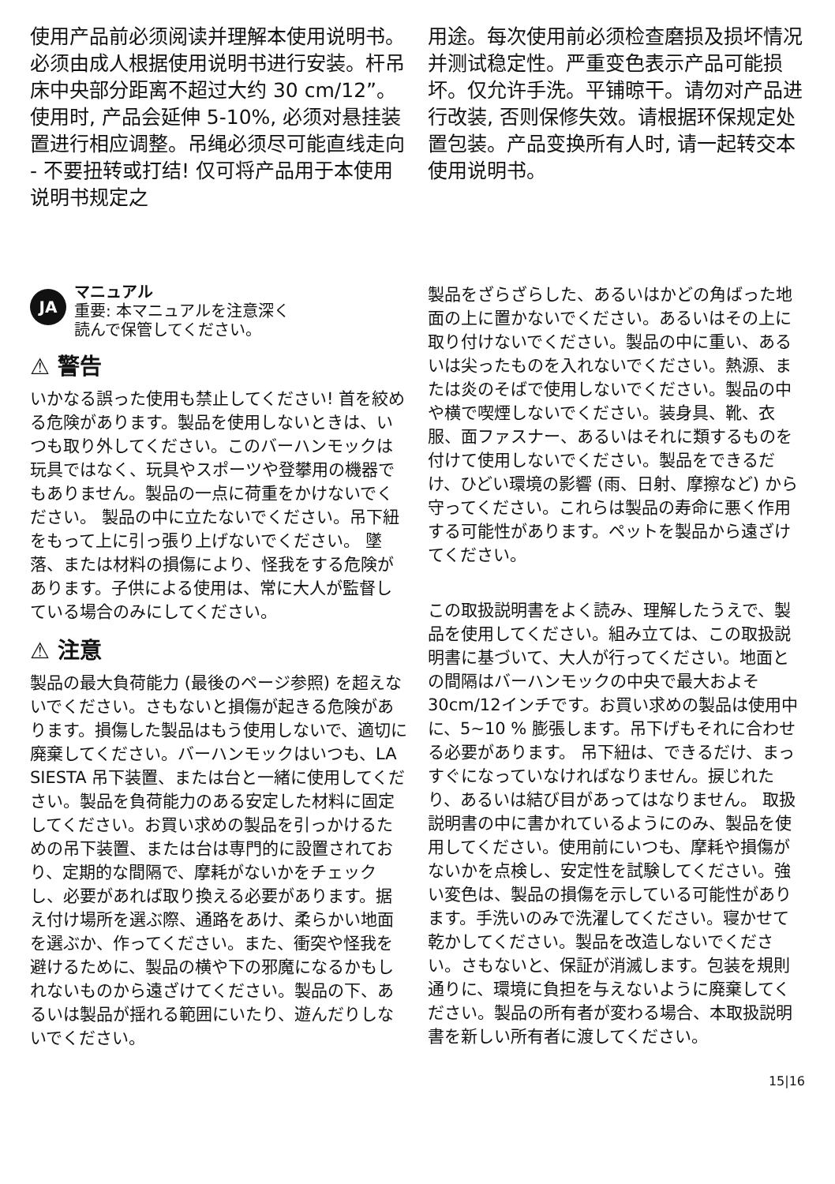使用产品前必须阅读并理解本使用说明书。必须由成人根据使用说明书进行安装。杆吊床中央部分距离不超过大约 30 cm/12”。使用时, 产品会延伸 5-10%, 必须对悬挂装置进行相应调整。吊绳必须尽可能直线走向 - 不要扭转或打结! 仅可将产品用于本使用说明书规定之
用途。每次使用前必须检查磨损及损坏情况并测试稳定性。严重变色表示产品可能损坏。仅允许手洗。平铺晾干。请勿对产品进行改装, 否则保修失效。请根据环保规定处置包装。产品变换所有人时, 请一起转交本使用说明书。
JA
マニュアル
重要: 本マニュアルを注意深く
読んで保管してください。
⚠ 警告
いかなる誤った使用も禁止してください! 首を絞める危険があります。製品を使用しないときは、いつも取り外してください。このバーハンモックは玩具ではなく、玩具やスポーツや登攀用の機器でもありません。製品の一点に荷重をかけないでください。 製品の中に立たないでください。吊下紐をもって上に引っ張り上げないでください。 墜落、または材料の損傷により、怪我をする危険があります。子供による使用は、常に大人が監督している場合のみにしてください。
⚠ 注意
製品の最大負荷能力 (最後のページ参照) を超えないでください。さもないと損傷が起きる危険があります。損傷した製品はもう使用しないで、適切に廃棄してください。バーハンモックはいつも、LA SIESTA 吊下装置、または台と一緒に使用してください。製品を負荷能力のある安定した材料に固定してください。お買い求めの製品を引っかけるための吊下装置、または台は専門的に設置されており、定期的な間隔で、摩耗がないかをチェックし、必要があれば取り換える必要があります。据え付け場所を選ぶ際、通路をあけ、柔らかい地面を選ぶか、作ってください。また、衝突や怪我を避けるために、製品の横や下の邪魔になるかもしれないものから遠ざけてください。製品の下、あるいは製品が揺れる範囲にいたり、遊んだりしないでください。
製品をざらざらした、あるいはかどの角ばった地面の上に置かないでください。あるいはその上に取り付けないでください。製品の中に重い、あるいは尖ったものを入れないでください。熱源、または炎のそばで使用しないでください。製品の中や横で喫煙しないでください。装身具、靴、衣服、面ファスナー、あるいはそれに類するものを付けて使用しないでください。製品をできるだけ、ひどい環境の影響 (雨、日射、摩擦など) から守ってください。これらは製品の寿命に悪く作用する可能性があります。ペットを製品から遠ざけてください。
この取扱説明書をよく読み、理解したうえで、製品を使用してください。組み立ては、この取扱説明書に基づいて、大人が行ってください。地面との間隔はバーハンモックの中央で最大およそ30cm/12インチです。お買い求めの製品は使用中に、5~10 % 膨張します。吊下げもそれに合わせる必要があります。 吊下紐は、できるだけ、まっすぐになっていなければなりません。捩じれたり、あるいは結び目があってはなりません。 取扱説明書の中に書かれているようにのみ、製品を使用してください。使用前にいつも、摩耗や損傷がないかを点検し、安定性を試験してください。強い変色は、製品の損傷を示している可能性があります。手洗いのみで洗濯してください。寝かせて乾かしてください。製品を改造しないでください。さもないと、保証が消滅します。包装を規則通りに、環境に負担を与えないように廃棄してください。製品の所有者が変わる場合、本取扱説明書を新しい所有者に渡してください。
15|16